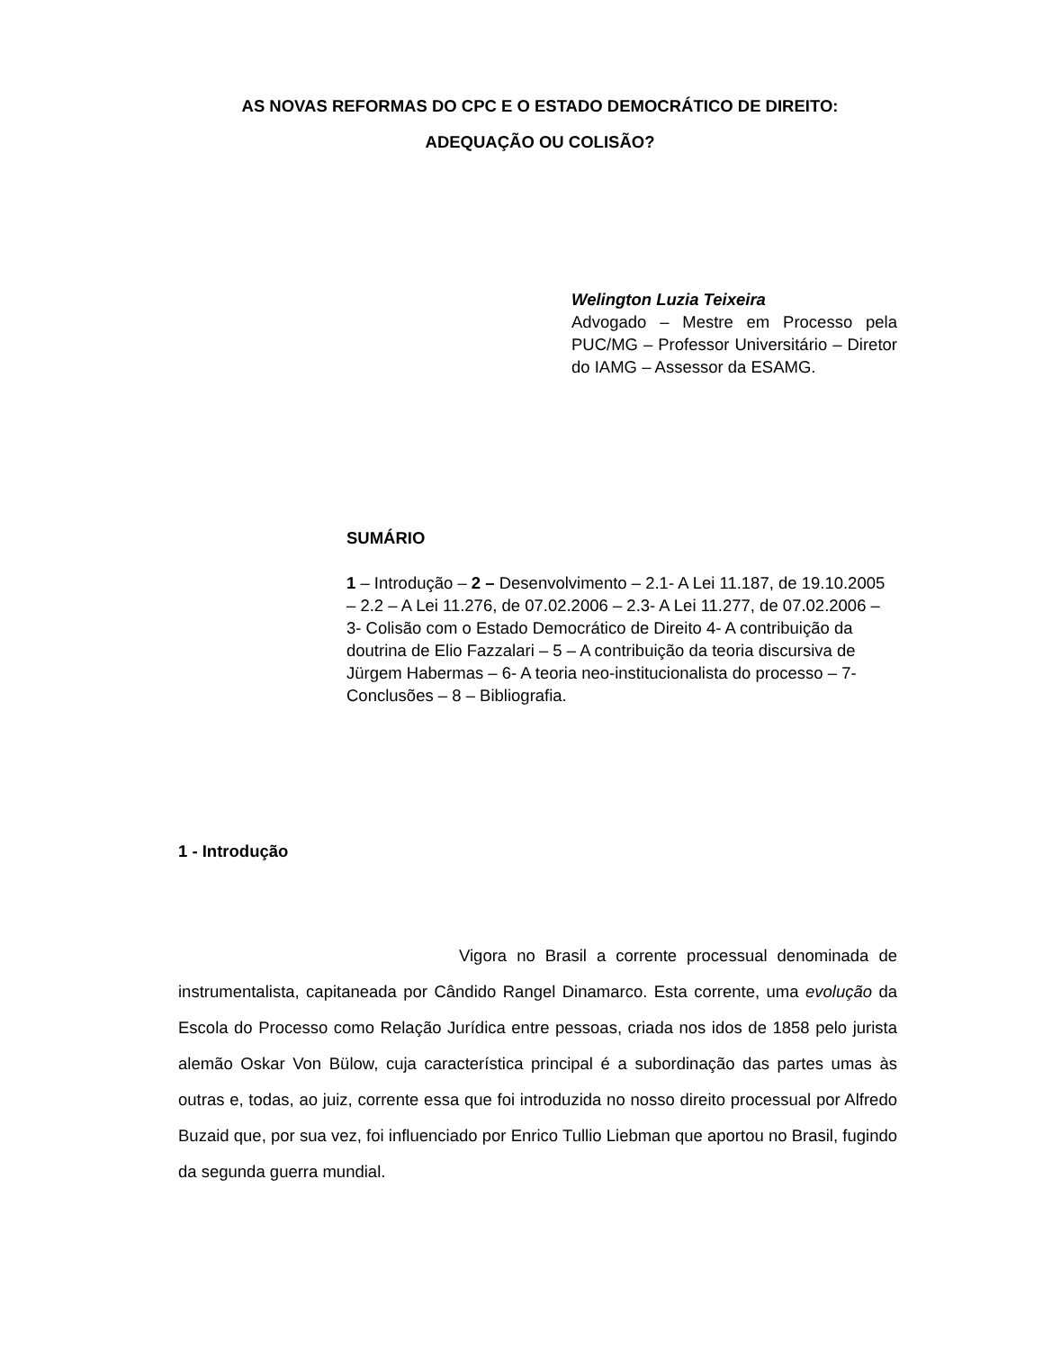AS NOVAS REFORMAS DO CPC E O ESTADO DEMOCRÁTICO DE DIREITO:
ADEQUAÇÃO OU COLISÃO?
Welington Luzia Teixeira
Advogado – Mestre em Processo pela PUC/MG – Professor Universitário – Diretor do IAMG – Assessor da ESAMG.
SUMÁRIO
1 – Introdução – 2 – Desenvolvimento – 2.1- A Lei 11.187, de 19.10.2005 – 2.2 – A Lei 11.276, de 07.02.2006 – 2.3- A Lei 11.277, de 07.02.2006 – 3- Colisão com o Estado Democrático de Direito 4- A contribuição da doutrina de Elio Fazzalari – 5 – A contribuição da teoria discursiva de Jürgem Habermas – 6- A teoria neo-institucionalista do processo – 7- Conclusões – 8 – Bibliografia.
1 - Introdução
Vigora no Brasil a corrente processual denominada de instrumentalista, capitaneada por Cândido Rangel Dinamarco. Esta corrente, uma evolução da Escola do Processo como Relação Jurídica entre pessoas, criada nos idos de 1858 pelo jurista alemão Oskar Von Bülow, cuja característica principal é a subordinação das partes umas às outras e, todas, ao juiz, corrente essa que foi introduzida no nosso direito processual por Alfredo Buzaid que, por sua vez, foi influenciado por Enrico Tullio Liebman que aportou no Brasil, fugindo da segunda guerra mundial.